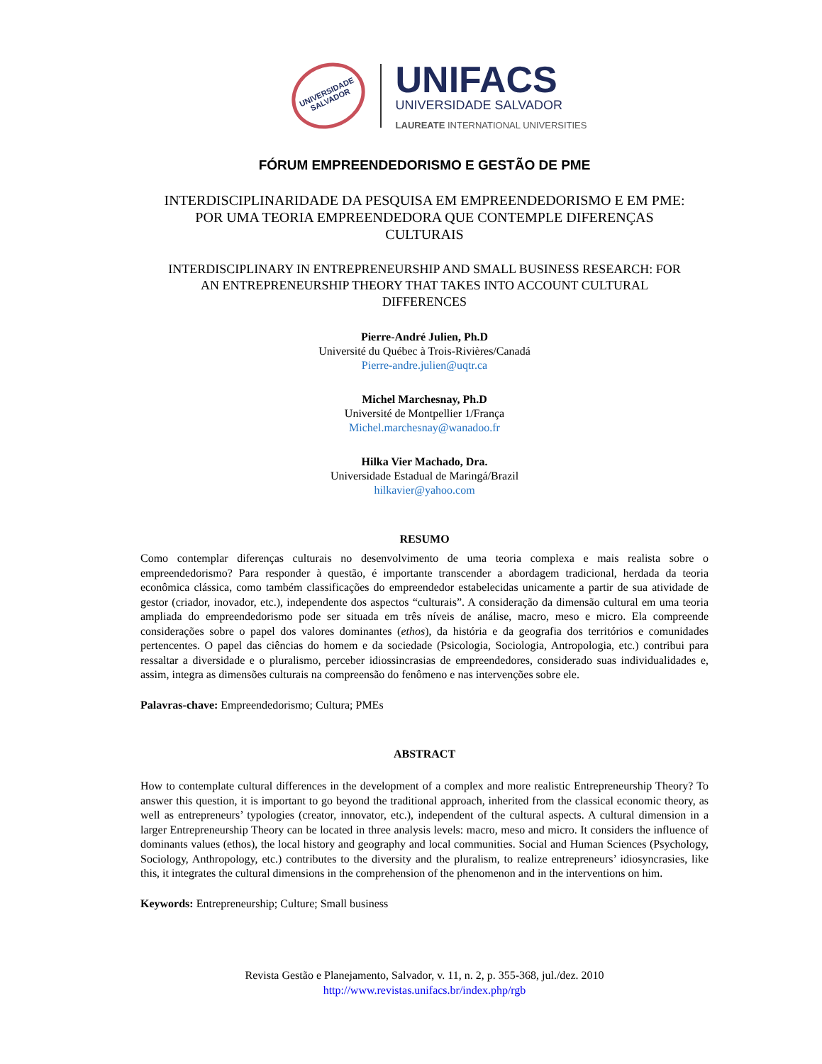UNIVERSIDADE SALVADOR
UNIFACS
UNIVERSIDADE SALVADOR
LAUREATE INTERNATIONAL UNIVERSITIES
FÓRUM EMPREENDEDORISMO E GESTÃO DE PME
INTERDISCIPLINARIDADE DA PESQUISA EM EMPREENDEDORISMO E EM PME:
POR UMA TEORIA EMPREENDEDORA QUE CONTEMPLE DIFERENÇAS
CULTURAIS
INTERDISCIPLINARY IN ENTREPRENEURSHIP AND SMALL BUSINESS RESEARCH: FOR
AN ENTREPRENEURSHIP THEORY THAT TAKES INTO ACCOUNT CULTURAL
DIFFERENCES
Pierre-André Julien, Ph.D
Université du Québec à Trois-Rivières/Canadá
Pierre-andre.julien@uqtr.ca
Michel Marchesnay, Ph.D
Université de Montpellier 1/França
Michel.marchesnay@wanadoo.fr
Hilka Vier Machado, Dra.
Universidade Estadual de Maringá/Brazil
hilkavier@yahoo.com
RESUMO
Como contemplar diferenças culturais no desenvolvimento de uma teoria complexa e mais realista sobre o empreendedorismo? Para responder à questão, é importante transcender a abordagem tradicional, herdada da teoria econômica clássica, como também classificações do empreendedor estabelecidas unicamente a partir de sua atividade de gestor (criador, inovador, etc.), independente dos aspectos “culturais”. A consideração da dimensão cultural em uma teoria ampliada do empreendedorismo pode ser situada em três níveis de análise, macro, meso e micro. Ela compreende considerações sobre o papel dos valores dominantes (ethos), da história e da geografia dos territórios e comunidades pertencentes. O papel das ciências do homem e da sociedade (Psicologia, Sociologia, Antropologia, etc.) contribui para ressaltar a diversidade e o pluralismo, perceber idiossincrasias de empreendedores, considerado suas individualidades e, assim, integra as dimensões culturais na compreensão do fenômeno e nas intervenções sobre ele.
Palavras-chave: Empreendedorismo; Cultura; PMEs
ABSTRACT
How to contemplate cultural differences in the development of a complex and more realistic Entrepreneurship Theory? To answer this question, it is important to go beyond the traditional approach, inherited from the classical economic theory, as well as entrepreneurs’ typologies (creator, innovator, etc.), independent of the cultural aspects. A cultural dimension in a larger Entrepreneurship Theory can be located in three analysis levels: macro, meso and micro. It considers the influence of dominants values (ethos), the local history and geography and local communities. Social and Human Sciences (Psychology, Sociology, Anthropology, etc.) contributes to the diversity and the pluralism, to realize entrepreneurs’ idiosyncrasies, like this, it integrates the cultural dimensions in the comprehension of the phenomenon and in the interventions on him.
Keywords: Entrepreneurship; Culture; Small business
Revista Gestão e Planejamento, Salvador, v. 11, n. 2, p. 355-368, jul./dez. 2010
http://www.revistas.unifacs.br/index.php/rgb